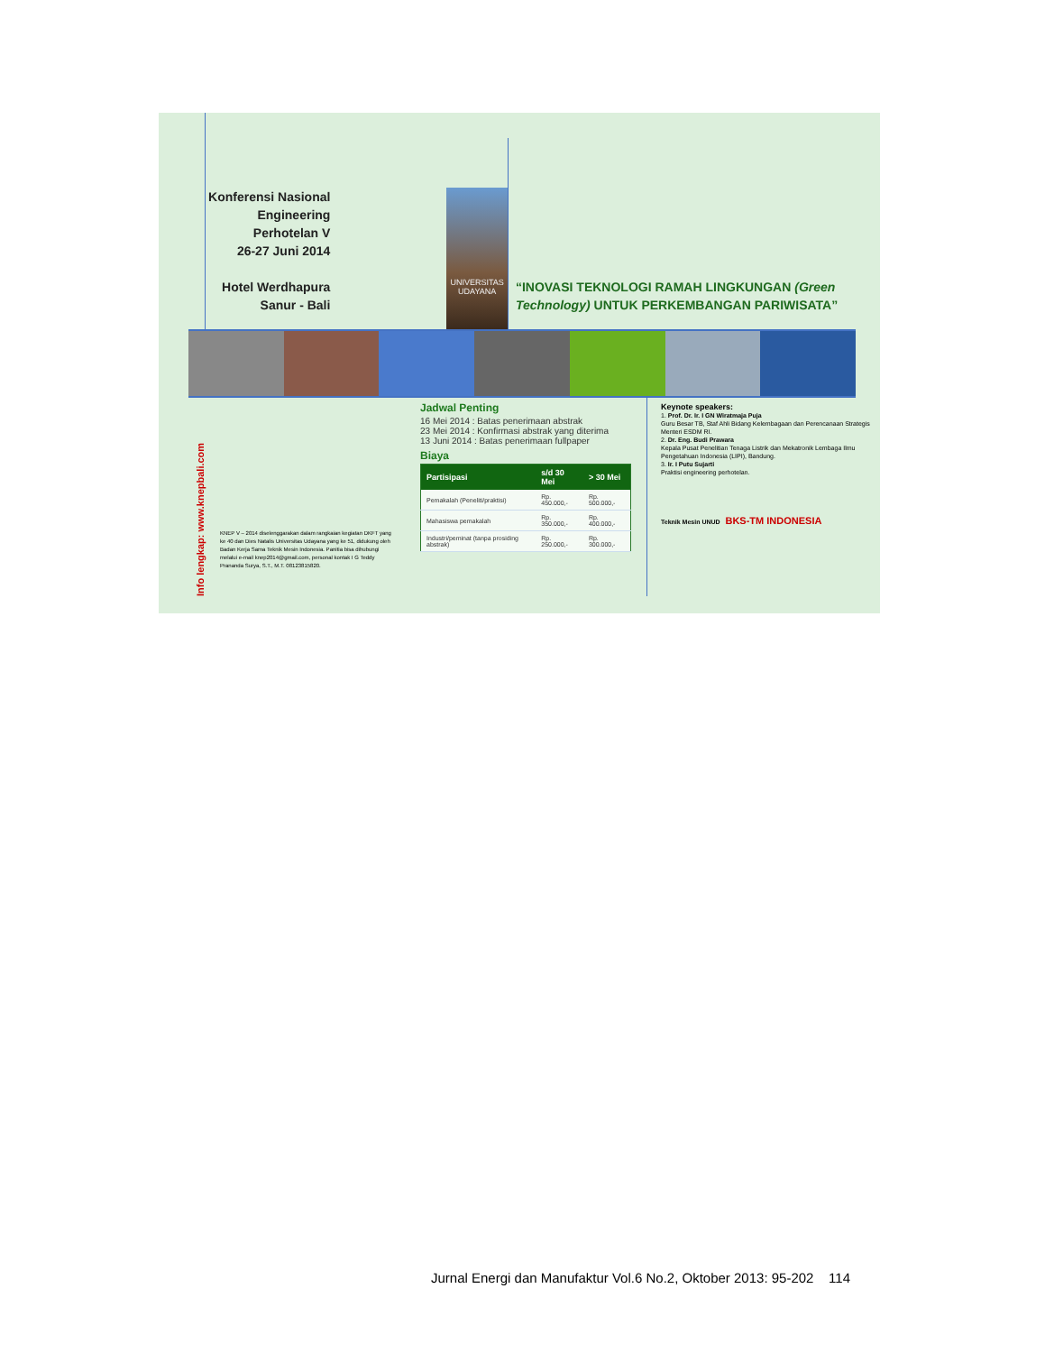Konferensi Nasional
Engineering Perhotelan V
26-27 Juni 2014
Hotel Werdhapura
Sanur - Bali
UNIVERSITAS
UDAYANA
“INOVASI TEKNOLOGI RAMAH LINGKUNGAN (Green Technology) UNTUK PERKEMBANGAN PARIWISATA”
Info lengkap: www.knepbali.com
KNEP V – 2014 diselenggarakan dalam rangkaian kegiatan DKFT yang ke 40 dan Dies Natalis Universitas Udayana yang ke 51, didukung oleh Badan Kerja Sama Teknik Mesin Indonesia. Panitia bisa dihubungi melalui e-mail knep2014@gmail.com, personal kontak I G Teddy Prananda Surya, S.T., M.T. 08123815820.
Jadwal Penting
16 Mei 2014 : Batas penerimaan abstrak
23 Mei 2014 : Konfirmasi abstrak yang diterima
13 Juni 2014 : Batas penerimaan fullpaper
Biaya
| Partisipasi | s/d 30 Mei | > 30 Mei |
| --- | --- | --- |
| Pemakalah (Peneliti/praktisi) | Rp. 450.000,- | Rp. 500.000,- |
| Mahasiswa pemakalah | Rp. 350.000,- | Rp. 400.000,- |
| Industri/peminat (tanpa prosiding abstrak) | Rp. 250.000,- | Rp. 300.000,- |
Keynote speakers:
1. Prof. Dr. Ir. I GN Wiratmaja Puja
Guru Besar TB, Staf Ahli Bidang Kelembagaan dan Perencanaan Strategis Menteri ESDM RI.
2. Dr. Eng. Budi Prawara
Kepala Pusat Penelitian Tenaga Listrik dan Mekatronik Lembaga Ilmu Pengetahuan Indonesia (LIPI), Bandung.
3. Ir. I Putu Sujarti
Praktisi engineering perhotelan.
Teknik Mesin UNUD BKS-TM INDONESIA
Jurnal Energi dan Manufaktur Vol.6 No.2, Oktober 2013: 95-202 114